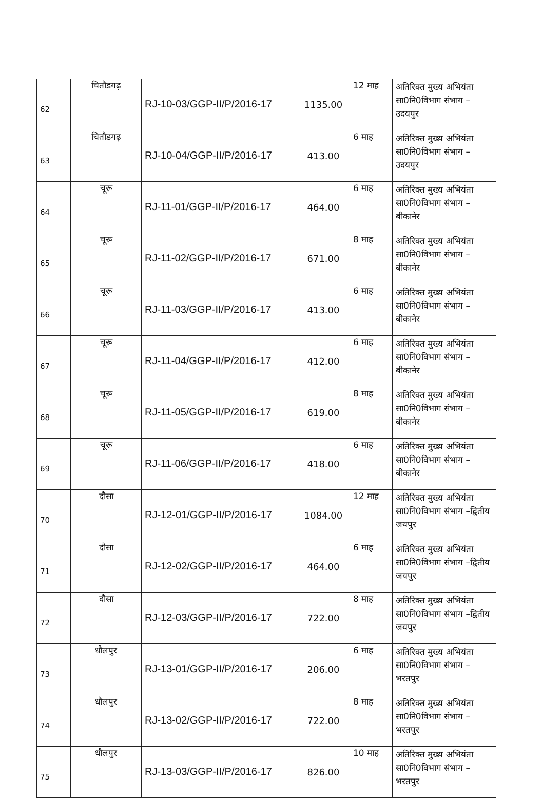| 62 | चितौडगढ़ | RJ-10-03/GGP-II/P/2016-17 | 1135.00 | 12 माह | अतिरिक्त मुख्य अभियंता सा0नि0विभाग संभाग –उदयपुर |
| 63 | चितौडगढ़ | RJ-10-04/GGP-II/P/2016-17 | 413.00 | 6 माह | अतिरिक्त मुख्य अभियंता सा0नि0विभाग संभाग –उदयपुर |
| 64 | चूरू | RJ-11-01/GGP-II/P/2016-17 | 464.00 | 6 माह | अतिरिक्त मुख्य अभियंता सा0नि0विभाग संभाग –बीकानेर |
| 65 | चूरू | RJ-11-02/GGP-II/P/2016-17 | 671.00 | 8 माह | अतिरिक्त मुख्य अभियंता सा0नि0विभाग संभाग –बीकानेर |
| 66 | चूरू | RJ-11-03/GGP-II/P/2016-17 | 413.00 | 6 माह | अतिरिक्त मुख्य अभियंता सा0नि0विभाग संभाग –बीकानेर |
| 67 | चूरू | RJ-11-04/GGP-II/P/2016-17 | 412.00 | 6 माह | अतिरिक्त मुख्य अभियंता सा0नि0विभाग संभाग –बीकानेर |
| 68 | चूरू | RJ-11-05/GGP-II/P/2016-17 | 619.00 | 8 माह | अतिरिक्त मुख्य अभियंता सा0नि0विभाग संभाग –बीकानेर |
| 69 | चूरू | RJ-11-06/GGP-II/P/2016-17 | 418.00 | 6 माह | अतिरिक्त मुख्य अभियंता सा0नि0विभाग संभाग –बीकानेर |
| 70 | दौसा | RJ-12-01/GGP-II/P/2016-17 | 1084.00 | 12 माह | अतिरिक्त मुख्य अभियंता सा0नि0विभाग संभाग –द्वितीय जयपुर |
| 71 | दौसा | RJ-12-02/GGP-II/P/2016-17 | 464.00 | 6 माह | अतिरिक्त मुख्य अभियंता सा0नि0विभाग संभाग –द्वितीय जयपुर |
| 72 | दौसा | RJ-12-03/GGP-II/P/2016-17 | 722.00 | 8 माह | अतिरिक्त मुख्य अभियंता सा0नि0विभाग संभाग –द्वितीय जयपुर |
| 73 | धौलपुर | RJ-13-01/GGP-II/P/2016-17 | 206.00 | 6 माह | अतिरिक्त मुख्य अभियंता सा0नि0विभाग संभाग –भरतपुर |
| 74 | धौलपुर | RJ-13-02/GGP-II/P/2016-17 | 722.00 | 8 माह | अतिरिक्त मुख्य अभियंता सा0नि0विभाग संभाग –भरतपुर |
| 75 | धौलपुर | RJ-13-03/GGP-II/P/2016-17 | 826.00 | 10 माह | अतिरिक्त मुख्य अभियंता सा0नि0विभाग संभाग –भरतपुर |